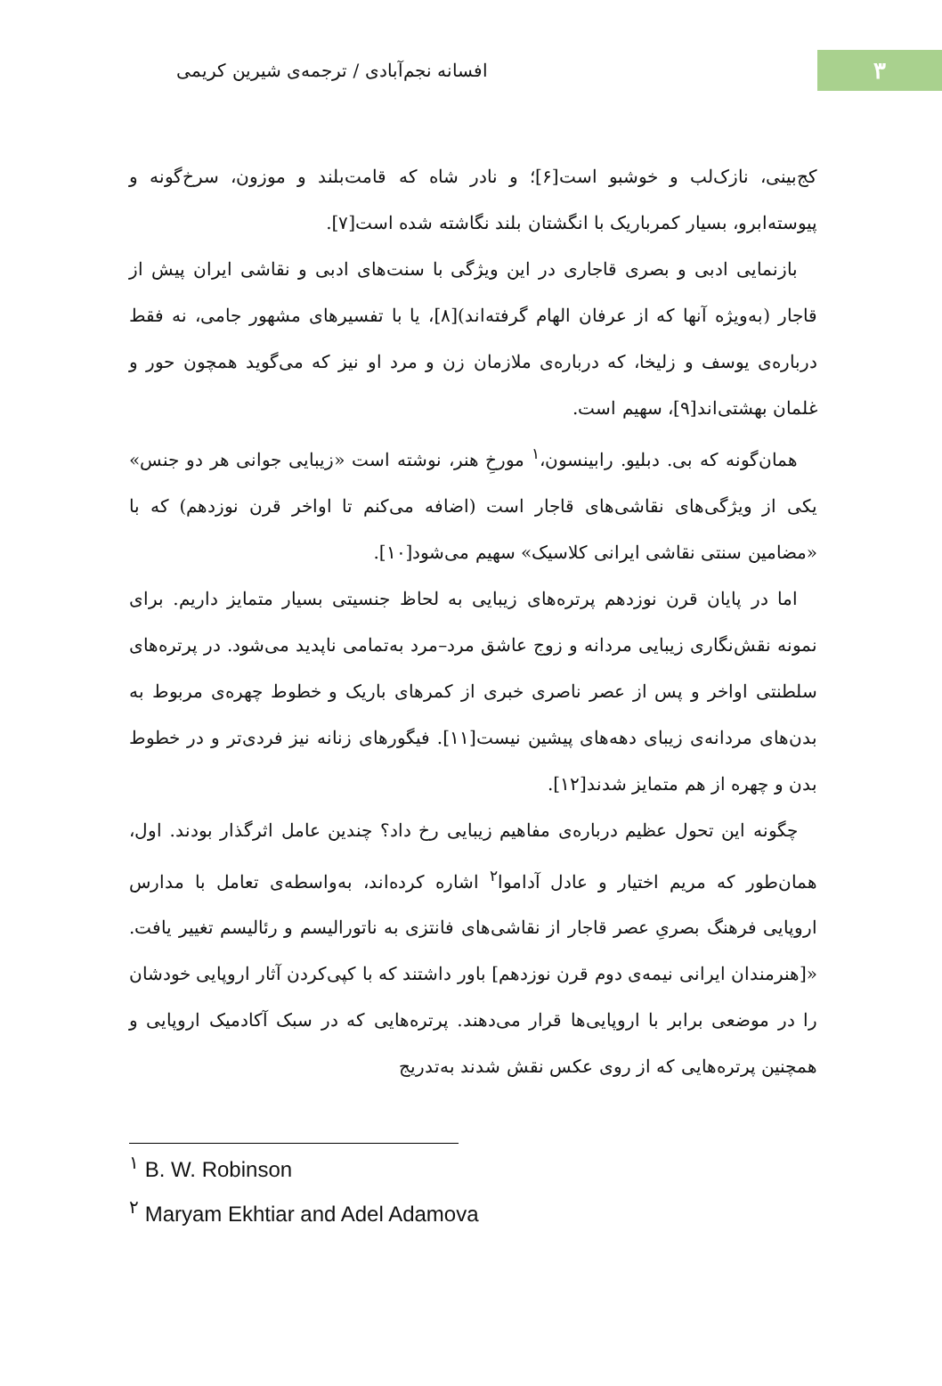۳
افسانه نجم‌آبادی / ترجمه‌ی شیرین کریمی
کج‌بینی، نازک‌لب و خوشبو است[۶]؛ و نادر شاه که قامت‌بلند و موزون، سرخ‌گونه و پیوسته‌ابرو، بسیار کمرباریک با انگشتان بلند نگاشته شده است[۷].
بازنمایی ادبی و بصری قاجاری در این ویژگی با سنت‌های ادبی و نقاشی ایران پیش از قاجار (به‌ویژه آنها که از عرفان الهام گرفته‌اند)[۸]، یا با تفسیرهای مشهور جامی، نه فقط درباره‌ی یوسف و زلیخا، که درباره‌ی ملازمان زن و مرد او نیز که می‌گوید همچون حور و غلمان بهشتی‌اند[۹]، سهیم است.
همان‌گونه که بی. دبلیو. رابینسون،<sup>۱</sup> مورخِ هنر، نوشته است «زیبایی جوانی هر دو جنس» یکی از ویژگی‌های نقاشی‌های قاجار است (اضافه می‌کنم تا اواخر قرن نوزدهم) که با «مضامین سنتی نقاشی ایرانی کلاسیک» سهیم می‌شود[۱۰].
اما در پایان قرن نوزدهم پرتره‌های زیبایی به لحاظ جنسیتی بسیار متمایز داریم. برای نمونه نقش‌نگاری زیبایی مردانه و زوج عاشق مرد–مرد به‌تمامی ناپدید می‌شود. در پرتره‌های سلطنتی اواخر و پس از عصر ناصری خبری از کمرهای باریک و خطوط چهره‌ی مربوط به بدن‌های مردانه‌ی زیبای دهه‌های پیشین نیست[۱۱]. فیگورهای زنانه نیز فردی‌تر و در خطوط بدن و چهره از هم متمایز شدند[۱۲].
چگونه این تحول عظیم درباره‌ی مفاهیم زیبایی رخ داد؟ چندین عامل اثرگذار بودند. اول، همان‌طور که مریم اختیار و عادل آداموا<sup>۲</sup> اشاره کرده‌اند، به‌واسطه‌ی تعامل با مدارس اروپایی فرهنگ بصریِ عصر قاجار از نقاشی‌های فانتزی به ناتورالیسم و رئالیسم تغییر یافت. «[هنرمندان ایرانی نیمه‌ی دوم قرن نوزدهم] باور داشتند که با کپی‌کردن آثار اروپایی خودشان را در موضعی برابر با اروپایی‌ها قرار می‌دهند. پرتره‌هایی که در سبک آکادمیک اروپایی و همچنین پرتره‌هایی که از روی عکس نقش شدند به‌تدریج
<sup>۱</sup> B. W. Robinson
<sup>۲</sup> Maryam Ekhtiar and Adel Adamova